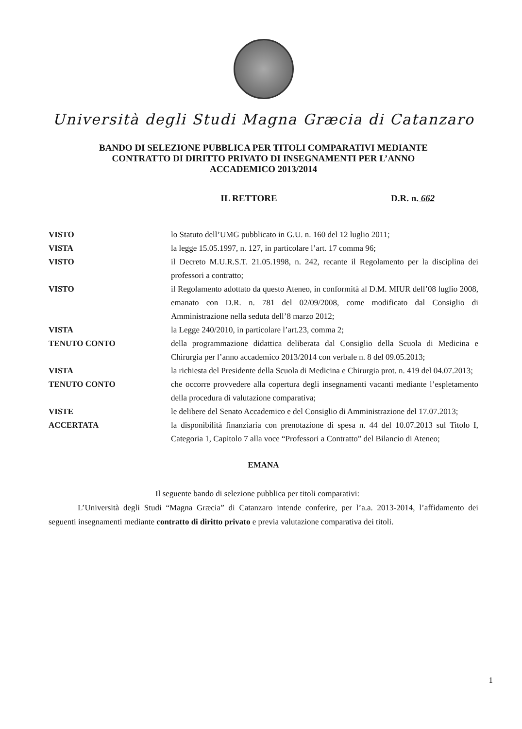Università degli Studi Magna Græcia di Catanzaro
BANDO DI SELEZIONE PUBBLICA PER TITOLI COMPARATIVI MEDIANTE
CONTRATTO DI DIRITTO PRIVATO DI INSEGNAMENTI PER L’ANNO
ACCADEMICO 2013/2014
IL RETTORE D.R. n. 662
VISTO lo Statuto dell’UMG pubblicato in G.U. n. 160 del 12 luglio 2011;
VISTA la legge 15.05.1997, n. 127, in particolare l’art. 17 comma 96;
VISTO il Decreto M.U.R.S.T. 21.05.1998, n. 242, recante il Regolamento per la disciplina dei professori a contratto;
VISTO il Regolamento adottato da questo Ateneo, in conformità al D.M. MIUR dell’08 luglio 2008, emanato con D.R. n. 781 del 02/09/2008, come modificato dal Consiglio di Amministrazione nella seduta dell’8 marzo 2012;
VISTA la Legge 240/2010, in particolare l’art.23, comma 2;
TENUTO CONTO della programmazione didattica deliberata dal Consiglio della Scuola di Medicina e Chirurgia per l’anno accademico 2013/2014 con verbale n. 8 del 09.05.2013;
VISTA la richiesta del Presidente della Scuola di Medicina e Chirurgia prot. n. 419 del 04.07.2013;
TENUTO CONTO che occorre provvedere alla copertura degli insegnamenti vacanti mediante l’espletamento della procedura di valutazione comparativa;
VISTE le delibere del Senato Accademico e del Consiglio di Amministrazione del 17.07.2013;
ACCERTATA la disponibilità finanziaria con prenotazione di spesa n. 44 del 10.07.2013 sul Titolo I, Categoria 1, Capitolo 7 alla voce “Professori a Contratto” del Bilancio di Ateneo;
EMANA
Il seguente bando di selezione pubblica per titoli comparativi:
L’Università degli Studi “Magna Græcia” di Catanzaro intende conferire, per l’a.a. 2013-2014, l’affidamento dei seguenti insegnamenti mediante contratto di diritto privato e previa valutazione comparativa dei titoli.
1